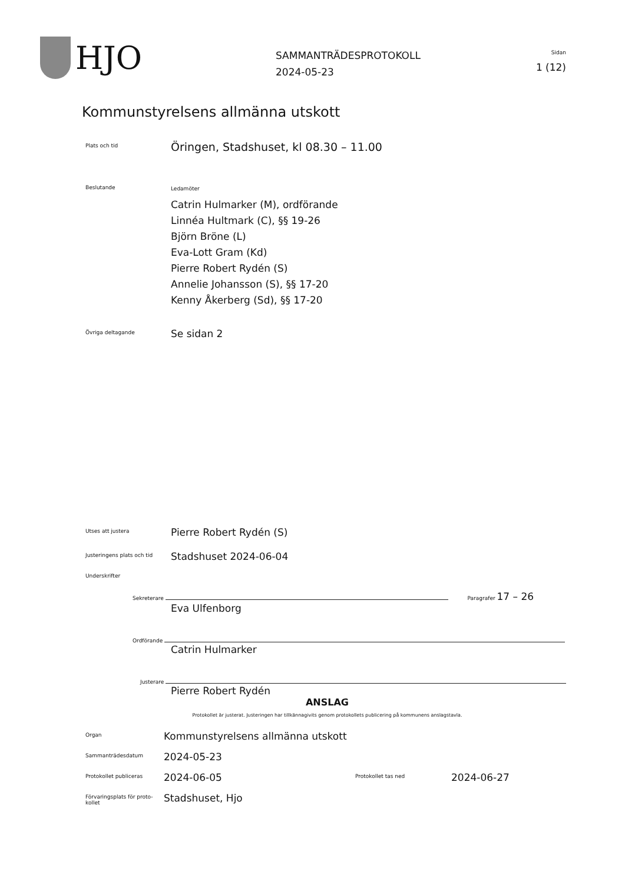HJO
SAMMANTRÄDESPROTOKOLL
2024-05-23
Sidan
1 (12)
Kommunstyrelsens allmänna utskott
Plats och tid
Öringen, Stadshuset, kl 08.30 – 11.00
Beslutande
Ledamöter
Catrin Hulmarker (M), ordförande
Linnéa Hultmark (C), §§ 19-26
Björn Bröne (L)
Eva-Lott Gram (Kd)
Pierre Robert Rydén (S)
Annelie Johansson (S), §§ 17-20
Kenny Åkerberg (Sd), §§ 17-20
Övriga deltagande
Se sidan 2
Utses att justera
Pierre Robert Rydén (S)
Justeringens plats och tid
Stadshuset 2024-06-04
Underskrifter
Sekreterare Paragrafer 17 – 26
Eva Ulfenborg
Ordförande
Catrin Hulmarker
Justerare
Pierre Robert Rydén
ANSLAG
Protokollet är justerat. Justeringen har tillkännagivits genom protokollets publicering på kommunens anslagstavla.
Organ
Kommunstyrelsens allmänna utskott
Sammanträdesdatum
2024-05-23
Protokollet publiceras
2024-06-05
Protokollet tas ned
2024-06-27
Förvaringsplats för proto-
kollet
Stadshuset, Hjo